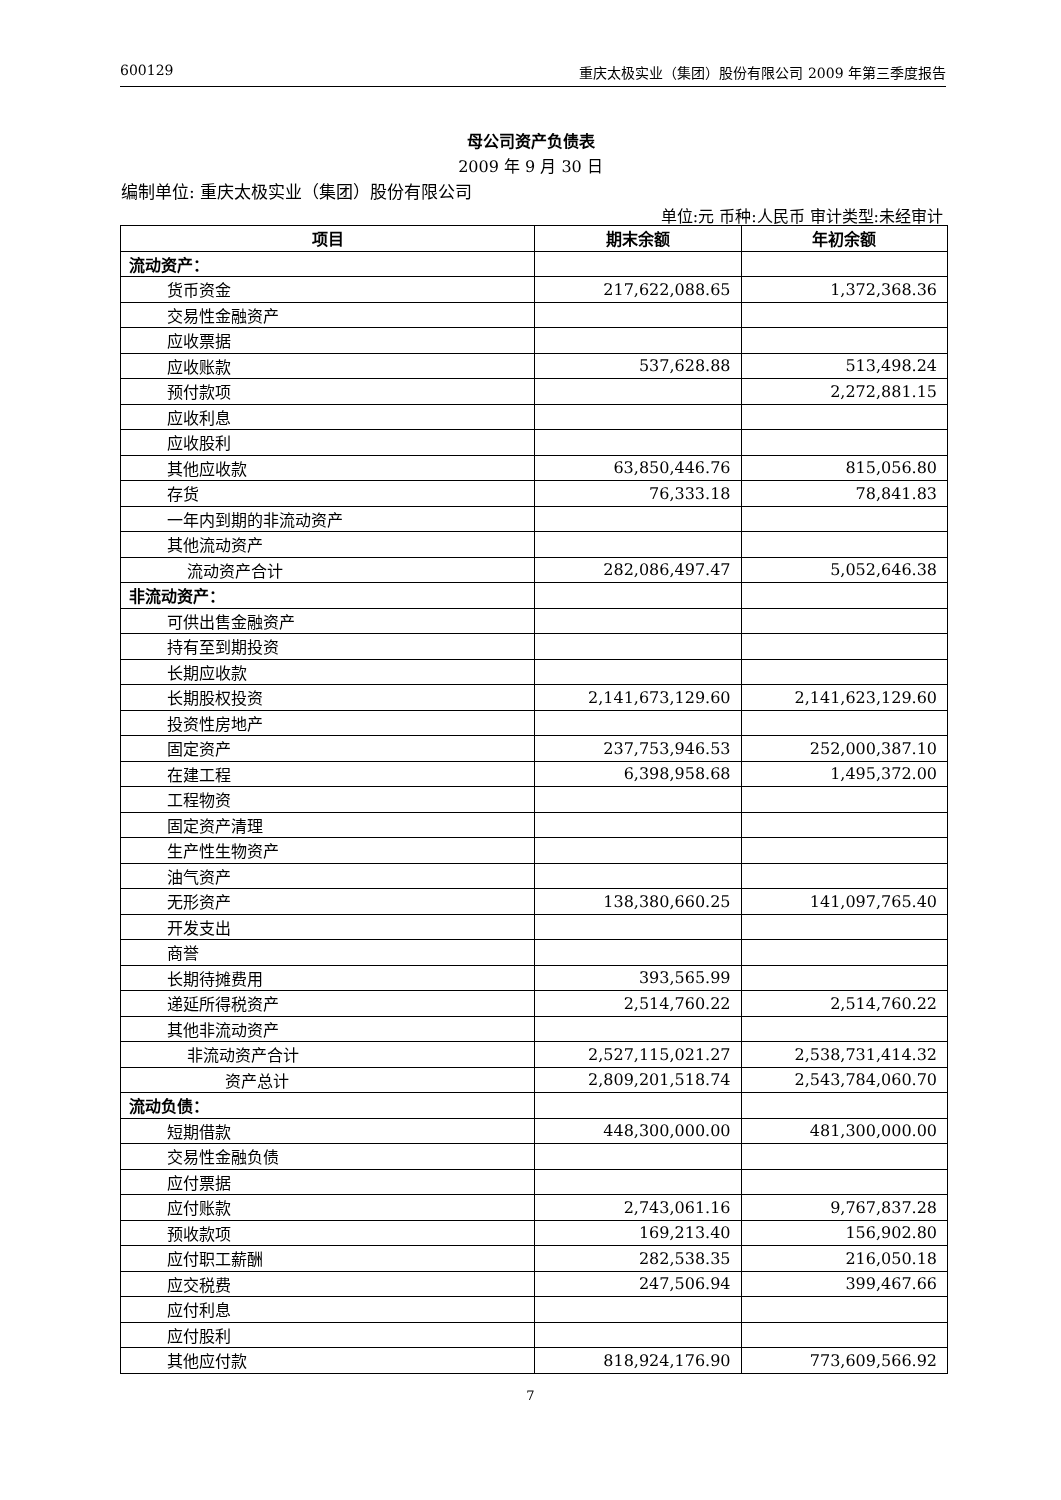600129 重庆太极实业（集团）股份有限公司 2009 年第三季度报告
母公司资产负债表
2009 年 9 月 30 日
编制单位: 重庆太极实业（集团）股份有限公司
单位:元 币种:人民币 审计类型:未经审计
| 项目 | 期末余额 | 年初余额 |
| --- | --- | --- |
| 流动资产： | | |
| 货币资金 | 217,622,088.65 | 1,372,368.36 |
| 交易性金融资产 | | |
| 应收票据 | | |
| 应收账款 | 537,628.88 | 513,498.24 |
| 预付款项 | | 2,272,881.15 |
| 应收利息 | | |
| 应收股利 | | |
| 其他应收款 | 63,850,446.76 | 815,056.80 |
| 存货 | 76,333.18 | 78,841.83 |
| 一年内到期的非流动资产 | | |
| 其他流动资产 | | |
| 流动资产合计 | 282,086,497.47 | 5,052,646.38 |
| 非流动资产： | | |
| 可供出售金融资产 | | |
| 持有至到期投资 | | |
| 长期应收款 | | |
| 长期股权投资 | 2,141,673,129.60 | 2,141,623,129.60 |
| 投资性房地产 | | |
| 固定资产 | 237,753,946.53 | 252,000,387.10 |
| 在建工程 | 6,398,958.68 | 1,495,372.00 |
| 工程物资 | | |
| 固定资产清理 | | |
| 生产性生物资产 | | |
| 油气资产 | | |
| 无形资产 | 138,380,660.25 | 141,097,765.40 |
| 开发支出 | | |
| 商誉 | | |
| 长期待摊费用 | 393,565.99 | |
| 递延所得税资产 | 2,514,760.22 | 2,514,760.22 |
| 其他非流动资产 | | |
| 非流动资产合计 | 2,527,115,021.27 | 2,538,731,414.32 |
| 资产总计 | 2,809,201,518.74 | 2,543,784,060.70 |
| 流动负债： | | |
| 短期借款 | 448,300,000.00 | 481,300,000.00 |
| 交易性金融负债 | | |
| 应付票据 | | |
| 应付账款 | 2,743,061.16 | 9,767,837.28 |
| 预收款项 | 169,213.40 | 156,902.80 |
| 应付职工薪酬 | 282,538.35 | 216,050.18 |
| 应交税费 | 247,506.94 | 399,467.66 |
| 应付利息 | | |
| 应付股利 | | |
| 其他应付款 | 818,924,176.90 | 773,609,566.92 |
7